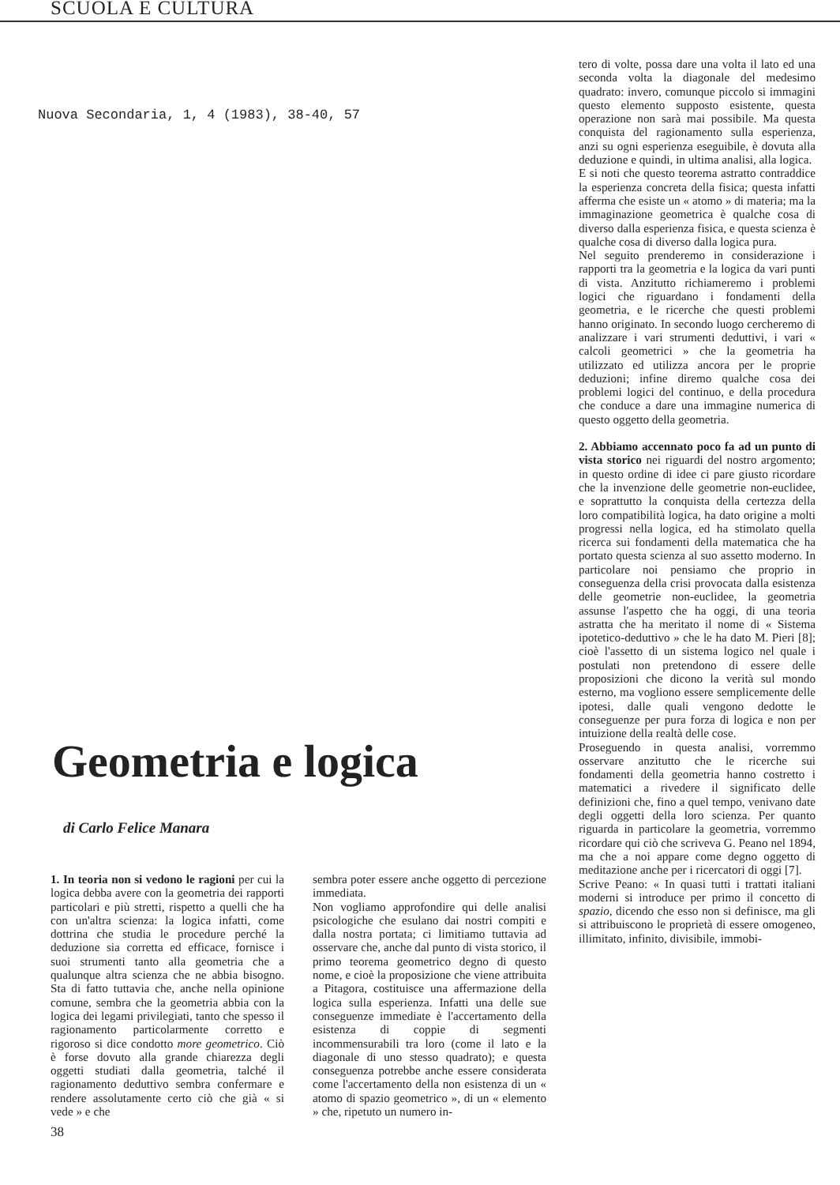SCUOLA E CULTURA
Nuova Secondaria, 1, 4 (1983), 38-40, 57
Geometria e logica
di Carlo Felice Manara
1. In teoria non si vedono le ragioni per cui la logica debba avere con la geometria dei rapporti particolari e più stretti, rispetto a quelli che ha con un'altra scienza: la logica infatti, come dottrina che studia le procedure perché la deduzione sia corretta ed efficace, fornisce i suoi strumenti tanto alla geometria che a qualunque altra scienza che ne abbia bisogno. Sta di fatto tuttavia che, anche nella opinione comune, sembra che la geometria abbia con la logica dei legami privilegiati, tanto che spesso il ragionamento particolarmente corretto e rigoroso si dice condotto more geometrico. Ciò è forse dovuto alla grande chiarezza degli oggetti studiati dalla geometria, talché il ragionamento deduttivo sembra confermare e rendere assolutamente certo ciò che già « si vede » e che
sembra poter essere anche oggetto di percezione immediata.
Non vogliamo approfondire qui delle analisi psicologiche che esulano dai nostri compiti e dalla nostra portata; ci limitiamo tuttavia ad osservare che, anche dal punto di vista storico, il primo teorema geometrico degno di questo nome, e cioè la proposizione che viene attribuita a Pitagora, costituisce una affermazione della logica sulla esperienza. Infatti una delle sue conseguenze immediate è l'accertamento della esistenza di coppie di segmenti incommensurabili tra loro (come il lato e la diagonale di uno stesso quadrato); e questa conseguenza potrebbe anche essere considerata come l'accertamento della non esistenza di un « atomo di spazio geometrico », di un « elemento » che, ripetuto un numero in-
38
tero di volte, possa dare una volta il lato ed una seconda volta la diagonale del medesimo quadrato: invero, comunque piccolo si immagini questo elemento supposto esistente, questa operazione non sarà mai possibile. Ma questa conquista del ragionamento sulla esperienza, anzi su ogni esperienza eseguibile, è dovuta alla deduzione e quindi, in ultima analisi, alla logica.
E si noti che questo teorema astratto contraddice la esperienza concreta della fisica; questa infatti afferma che esiste un « atomo » di materia; ma la immaginazione geometrica è qualche cosa di diverso dalla esperienza fisica, e questa scienza è qualche cosa di diverso dalla logica pura.
Nel seguito prenderemo in considerazione i rapporti tra la geometria e la logica da vari punti di vista. Anzitutto richiameremo i problemi logici che riguardano i fondamenti della geometria, e le ricerche che questi problemi hanno originato. In secondo luogo cercheremo di analizzare i vari strumenti deduttivi, i vari « calcoli geometrici » che la geometria ha utilizzato ed utilizza ancora per le proprie deduzioni; infine diremo qualche cosa dei problemi logici del continuo, e della procedura che conduce a dare una immagine numerica di questo oggetto della geometria.
2. Abbiamo accennato poco fa ad un punto di vista storico nei riguardi del nostro argomento; in questo ordine di idee ci pare giusto ricordare che la invenzione delle geometrie non-euclidee, e soprattutto la conquista della certezza della loro compatibilità logica, ha dato origine a molti progressi nella logica, ed ha stimolato quella ricerca sui fondamenti della matematica che ha portato questa scienza al suo assetto moderno. In particolare noi pensiamo che proprio in conseguenza della crisi provocata dalla esistenza delle geometrie non-euclidee, la geometria assunse l'aspetto che ha oggi, di una teoria astratta che ha meritato il nome di « Sistema ipotetico-deduttivo » che le ha dato M. Pieri [8]; cioè l'assetto di un sistema logico nel quale i postulati non pretendono di essere delle proposizioni che dicono la verità sul mondo esterno, ma vogliono essere semplicemente delle ipotesi, dalle quali vengono dedotte le conseguenze per pura forza di logica e non per intuizione della realtà delle cose.
Proseguendo in questa analisi, vorremmo osservare anzitutto che le ricerche sui fondamenti della geometria hanno costretto i matematici a rivedere il significato delle definizioni che, fino a quel tempo, venivano date degli oggetti della loro scienza. Per quanto riguarda in particolare la geometria, vorremmo ricordare qui ciò che scriveva G. Peano nel 1894, ma che a noi appare come degno oggetto di meditazione anche per i ricercatori di oggi [7].
Scrive Peano: « In quasi tutti i trattati italiani moderni si introduce per primo il concetto di spazio, dicendo che esso non si definisce, ma gli si attribuiscono le proprietà di essere omogeneo, illimitato, infinito, divisibile, immobi-